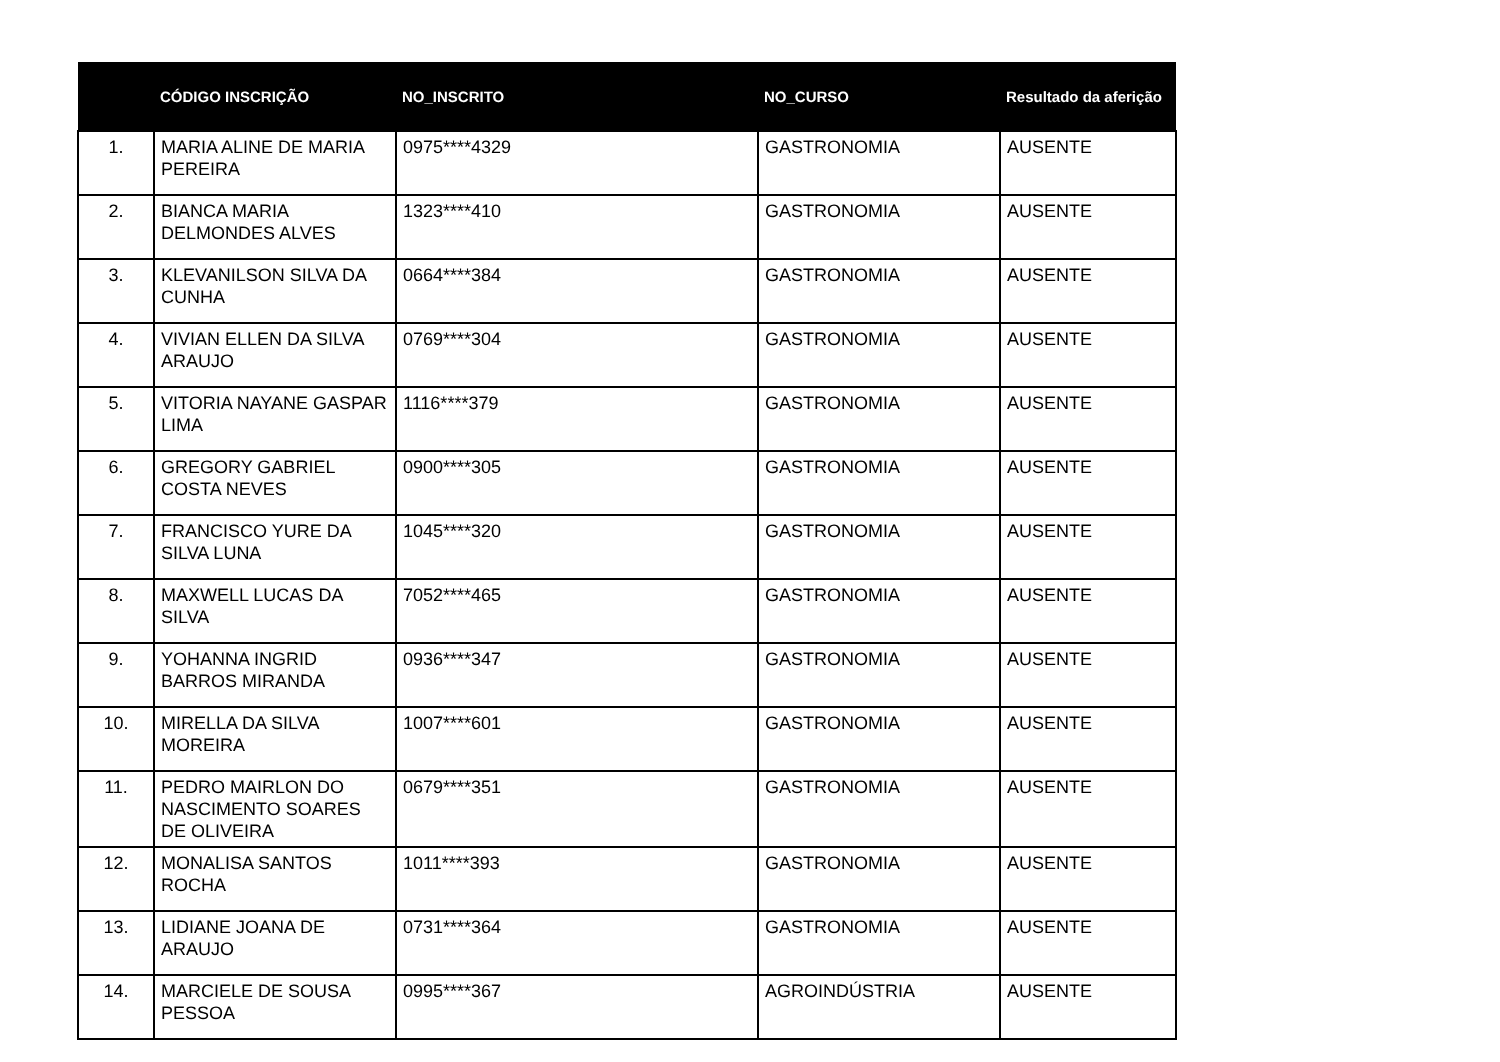| | CÓDIGO INSCRIÇÃO | NO_INSCRITO | NO_CURSO | Resultado da aferição |
| --- | --- | --- | --- | --- |
| 1. | MARIA ALINE DE MARIA PEREIRA | 0975****4329 | GASTRONOMIA | AUSENTE |
| 2. | BIANCA MARIA DELMONDES ALVES | 1323****410 | GASTRONOMIA | AUSENTE |
| 3. | KLEVANILSON SILVA DA CUNHA | 0664****384 | GASTRONOMIA | AUSENTE |
| 4. | VIVIAN ELLEN DA SILVA ARAUJO | 0769****304 | GASTRONOMIA | AUSENTE |
| 5. | VITORIA NAYANE GASPAR LIMA | 1116****379 | GASTRONOMIA | AUSENTE |
| 6. | GREGORY GABRIEL COSTA NEVES | 0900****305 | GASTRONOMIA | AUSENTE |
| 7. | FRANCISCO YURE DA SILVA LUNA | 1045****320 | GASTRONOMIA | AUSENTE |
| 8. | MAXWELL LUCAS DA SILVA | 7052****465 | GASTRONOMIA | AUSENTE |
| 9. | YOHANNA INGRID BARROS MIRANDA | 0936****347 | GASTRONOMIA | AUSENTE |
| 10. | MIRELLA DA SILVA MOREIRA | 1007****601 | GASTRONOMIA | AUSENTE |
| 11. | PEDRO MAIRLON DO NASCIMENTO SOARES DE OLIVEIRA | 0679****351 | GASTRONOMIA | AUSENTE |
| 12. | MONALISA SANTOS ROCHA | 1011****393 | GASTRONOMIA | AUSENTE |
| 13. | LIDIANE JOANA DE ARAUJO | 0731****364 | GASTRONOMIA | AUSENTE |
| 14. | MARCIELE DE SOUSA PESSOA | 0995****367 | AGROINDÚSTRIA | AUSENTE |